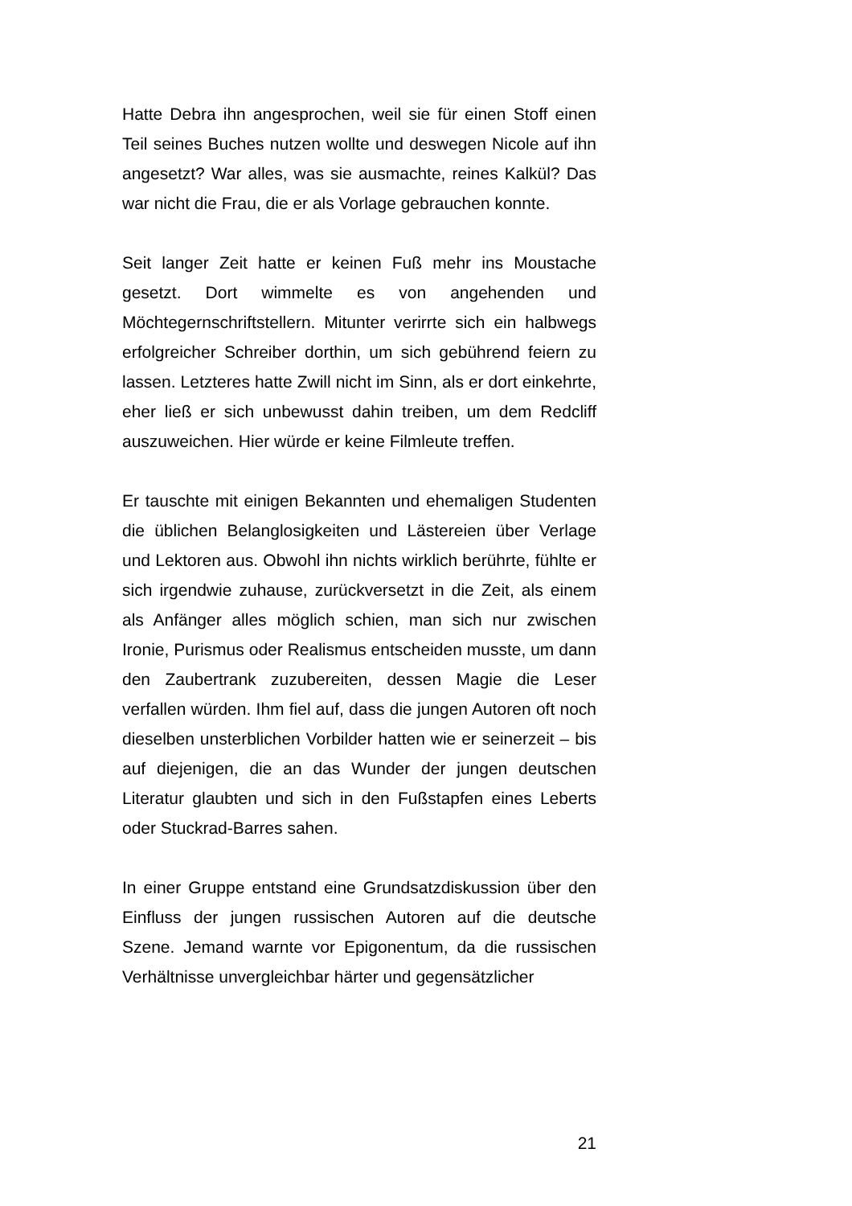Hatte Debra ihn angesprochen, weil sie für einen Stoff einen Teil seines Buches nutzen wollte und deswegen Nicole auf ihn angesetzt? War alles, was sie ausmachte, reines Kalkül? Das war nicht die Frau, die er als Vorlage gebrauchen konnte.
Seit langer Zeit hatte er keinen Fuß mehr ins Moustache gesetzt. Dort wimmelte es von angehenden und Möchtegernschriftstellern. Mitunter verirrte sich ein halbwegs erfolgreicher Schreiber dorthin, um sich gebührend feiern zu lassen. Letzteres hatte Zwill nicht im Sinn, als er dort einkehrte, eher ließ er sich unbewusst dahin treiben, um dem Redcliff auszuweichen. Hier würde er keine Filmleute treffen.
Er tauschte mit einigen Bekannten und ehemaligen Studenten die üblichen Belanglosigkeiten und Lästereien über Verlage und Lektoren aus. Obwohl ihn nichts wirklich berührte, fühlte er sich irgendwie zuhause, zurückversetzt in die Zeit, als einem als Anfänger alles möglich schien, man sich nur zwischen Ironie, Purismus oder Realismus entscheiden musste, um dann den Zaubertrank zuzubereiten, dessen Magie die Leser verfallen würden. Ihm fiel auf, dass die jungen Autoren oft noch dieselben unsterblichen Vorbilder hatten wie er seinerzeit – bis auf diejenigen, die an das Wunder der jungen deutschen Literatur glaubten und sich in den Fußstapfen eines Leberts oder Stuckrad-Barres sahen.
In einer Gruppe entstand eine Grundsatzdiskussion über den Einfluss der jungen russischen Autoren auf die deutsche Szene. Jemand warnte vor Epigonentum, da die russischen Verhältnisse unvergleichbar härter und gegensätzlicher
21